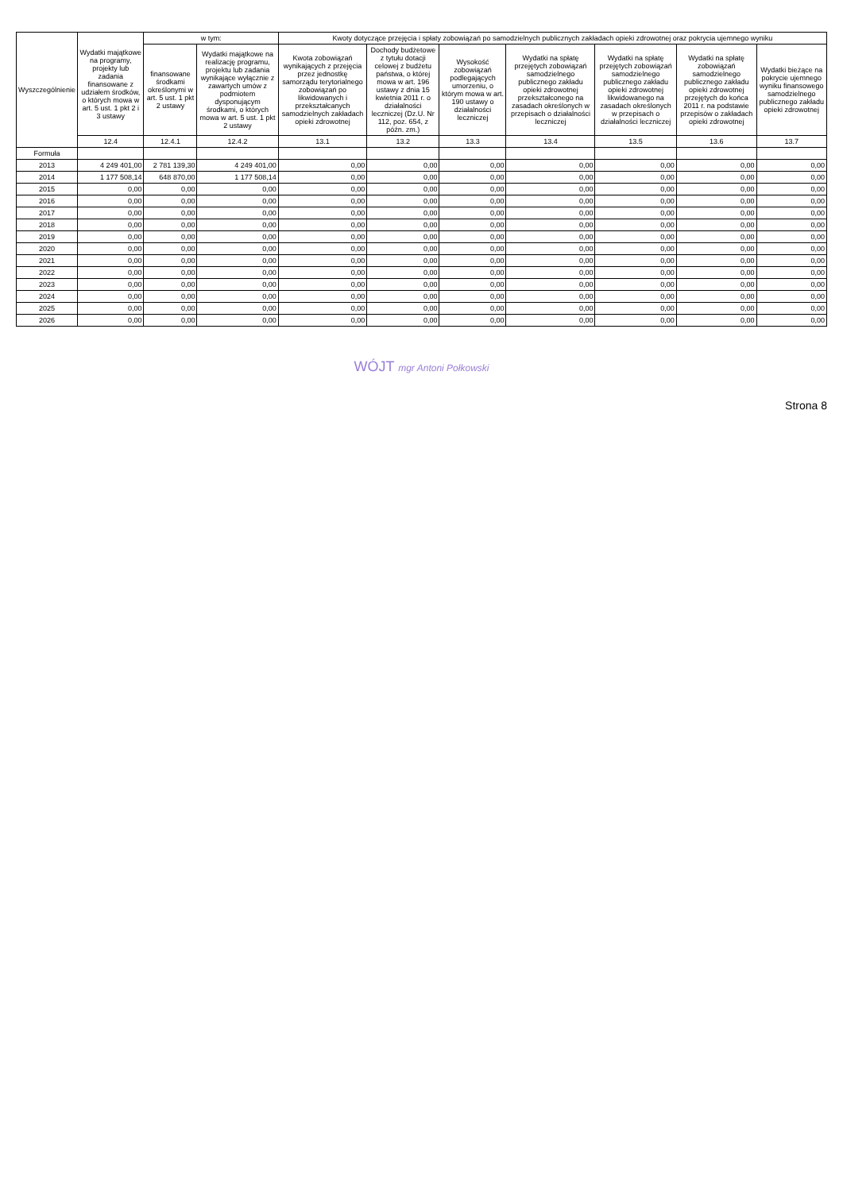| Wyszczególnienie | Wydatki majątkowe na programy, projekty lub zadania finansowane z udziałem środków, o których mowa w art. 5 ust. 1 pkt 2 i 3 ustawy | w tym: | | Kwoty dotyczące przejęcia i spłaty zobowiązań po samodzielnych publicznych zakładach opieki zdrowotnej oraz pokrycia ujemnego wyniku | | | | | | |
| --- | --- | --- | --- | --- | --- | --- | --- | --- | --- | --- |
| | | finansowane środkami określonymi w art. 5 ust. 1 pkt 2 ustawy | Wydatki majątkowe na realizację programu, projektu lub zadania wynikające wyłącznie z zawartych umów z podmiotem dysponującym środkami, o których mowa w art. 5 ust. 1 pkt 2 ustawy | Kwota zobowiązań wynikających z przejęcia przez jednostkę samorządu terytorialnego zobowiązań po likwidowanych i przekształcanych samodzielnych zakładach opieki zdrowotnej | Dochody budżetowe z tytułu dotacji celowej z budżetu państwa, o której mowa w art. 196 ustawy z dnia 15 kwietnia 2011 r. o działalności leczniczej (Dz.U. Nr 112, poz. 654, z późn. zm.) | Wysokość zobowiązań podlegających umorzeniu, o którym mowa w art. 190 ustawy o działalności leczniczej | Wydatki na spłatę przejętych zobowiązań samodzielnego publicznego zakładu opieki zdrowotnej przekształconego na zasadach określonych w przepisach o działalności leczniczej | Wydatki na spłatę przejętych zobowiązań samodzielnego publicznego zakładu opieki zdrowotnej likwidowanego na zasadach określonych w przepisach o działalności leczniczej | Wydatki na spłatę zobowiązań samodzielnego publicznego zakładu opieki zdrowotnej przejętych do końca 2011 r. na podstawie przepisów o zakładach opieki zdrowotnej | Wydatki bieżące na pokrycie ujemnego wyniku finansowego samodzielnego publicznego zakładu opieki zdrowotnej |
| | 12.4 | 12.4.1 | 12.4.2 | 13.1 | 13.2 | 13.3 | 13.4 | 13.5 | 13.6 | 13.7 |
| Formuła | | | | | | | | | | |
| 2013 | 4 249 401,00 | 2 781 139,30 | 4 249 401,00 | 0,00 | 0,00 | 0,00 | 0,00 | 0,00 | 0,00 | 0,00 |
| 2014 | 1 177 508,14 | 648 870,00 | 1 177 508,14 | 0,00 | 0,00 | 0,00 | 0,00 | 0,00 | 0,00 | 0,00 |
| 2015 | 0,00 | 0,00 | 0,00 | 0,00 | 0,00 | 0,00 | 0,00 | 0,00 | 0,00 | 0,00 |
| 2016 | 0,00 | 0,00 | 0,00 | 0,00 | 0,00 | 0,00 | 0,00 | 0,00 | 0,00 | 0,00 |
| 2017 | 0,00 | 0,00 | 0,00 | 0,00 | 0,00 | 0,00 | 0,00 | 0,00 | 0,00 | 0,00 |
| 2018 | 0,00 | 0,00 | 0,00 | 0,00 | 0,00 | 0,00 | 0,00 | 0,00 | 0,00 | 0,00 |
| 2019 | 0,00 | 0,00 | 0,00 | 0,00 | 0,00 | 0,00 | 0,00 | 0,00 | 0,00 | 0,00 |
| 2020 | 0,00 | 0,00 | 0,00 | 0,00 | 0,00 | 0,00 | 0,00 | 0,00 | 0,00 | 0,00 |
| 2021 | 0,00 | 0,00 | 0,00 | 0,00 | 0,00 | 0,00 | 0,00 | 0,00 | 0,00 | 0,00 |
| 2022 | 0,00 | 0,00 | 0,00 | 0,00 | 0,00 | 0,00 | 0,00 | 0,00 | 0,00 | 0,00 |
| 2023 | 0,00 | 0,00 | 0,00 | 0,00 | 0,00 | 0,00 | 0,00 | 0,00 | 0,00 | 0,00 |
| 2024 | 0,00 | 0,00 | 0,00 | 0,00 | 0,00 | 0,00 | 0,00 | 0,00 | 0,00 | 0,00 |
| 2025 | 0,00 | 0,00 | 0,00 | 0,00 | 0,00 | 0,00 | 0,00 | 0,00 | 0,00 | 0,00 |
| 2026 | 0,00 | 0,00 | 0,00 | 0,00 | 0,00 | 0,00 | 0,00 | 0,00 | 0,00 | 0,00 |
WÓJT mgr Antoni Połkowski
Strona 8